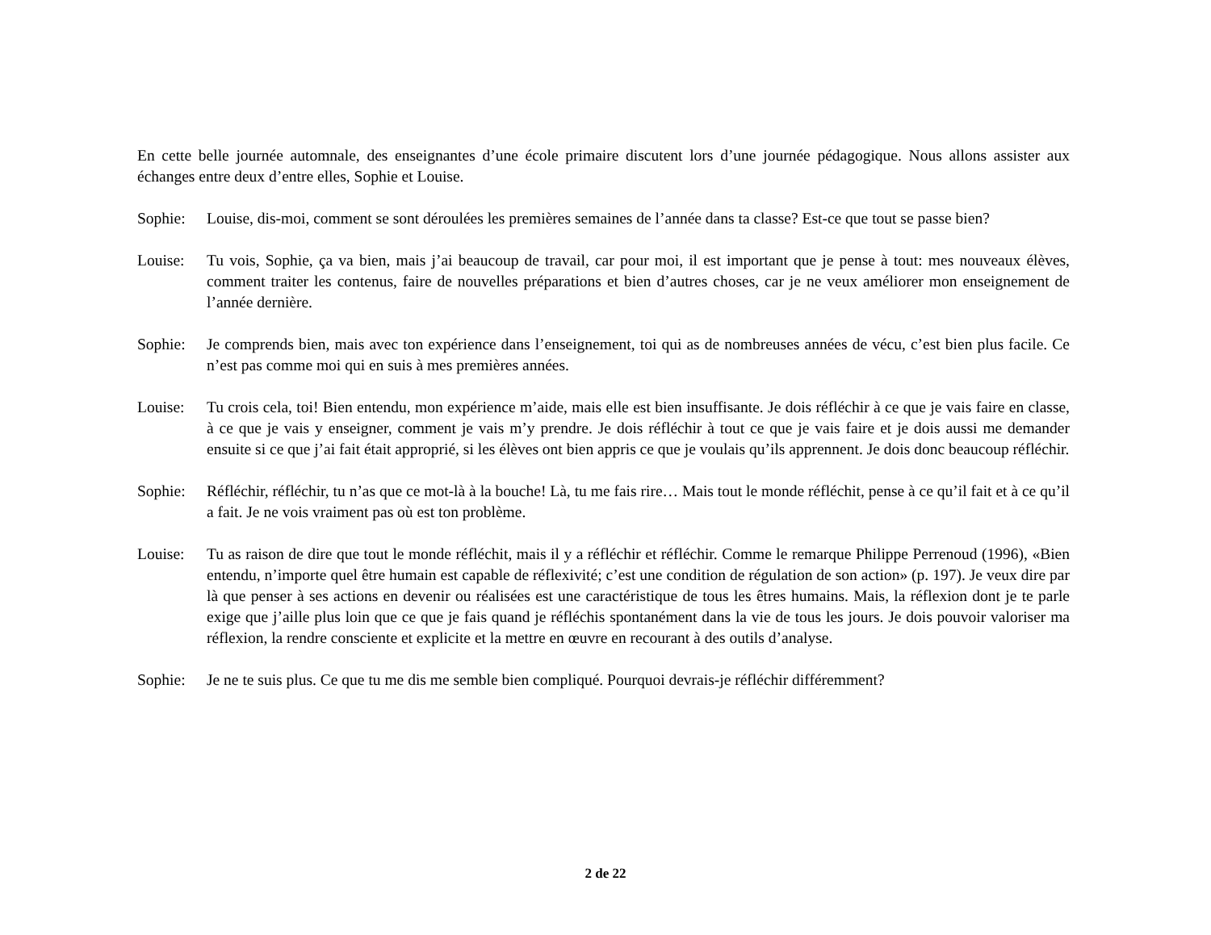En cette belle journée automnale, des enseignantes d’une école primaire discutent lors d’une journée pédagogique. Nous allons assister aux échanges entre deux d’entre elles, Sophie et Louise.
Sophie: Louise, dis-moi, comment se sont déroulées les premières semaines de l’année dans ta classe? Est-ce que tout se passe bien?
Louise: Tu vois, Sophie, ça va bien, mais j’ai beaucoup de travail, car pour moi, il est important que je pense à tout: mes nouveaux élèves, comment traiter les contenus, faire de nouvelles préparations et bien d’autres choses, car je ne veux améliorer mon enseignement de l’année dernière.
Sophie: Je comprends bien, mais avec ton expérience dans l’enseignement, toi qui as de nombreuses années de vécu, c’est bien plus facile. Ce n’est pas comme moi qui en suis à mes premières années.
Louise: Tu crois cela, toi! Bien entendu, mon expérience m’aide, mais elle est bien insuffisante. Je dois réfléchir à ce que je vais faire en classe, à ce que je vais y enseigner, comment je vais m’y prendre. Je dois réfléchir à tout ce que je vais faire et je dois aussi me demander ensuite si ce que j’ai fait était approprié, si les élèves ont bien appris ce que je voulais qu’ils apprennent. Je dois donc beaucoup réfléchir.
Sophie: Réfléchir, réfléchir, tu n’as que ce mot-là à la bouche! Là, tu me fais rire… Mais tout le monde réfléchit, pense à ce qu’il fait et à ce qu’il a fait. Je ne vois vraiment pas où est ton problème.
Louise: Tu as raison de dire que tout le monde réfléchit, mais il y a réfléchir et réfléchir. Comme le remarque Philippe Perrenoud (1996), «Bien entendu, n’importe quel être humain est capable de réflexivité; c’est une condition de régulation de son action» (p. 197). Je veux dire par là que penser à ses actions en devenir ou réalisées est une caractéristique de tous les êtres humains. Mais, la réflexion dont je te parle exige que j’aille plus loin que ce que je fais quand je réfléchis spontanément dans la vie de tous les jours. Je dois pouvoir valoriser ma réflexion, la rendre consciente et explicite et la mettre en œuvre en recourant à des outils d’analyse.
Sophie: Je ne te suis plus. Ce que tu me dis me semble bien compliqué. Pourquoi devrais-je réfléchir différemment?
2 de 22